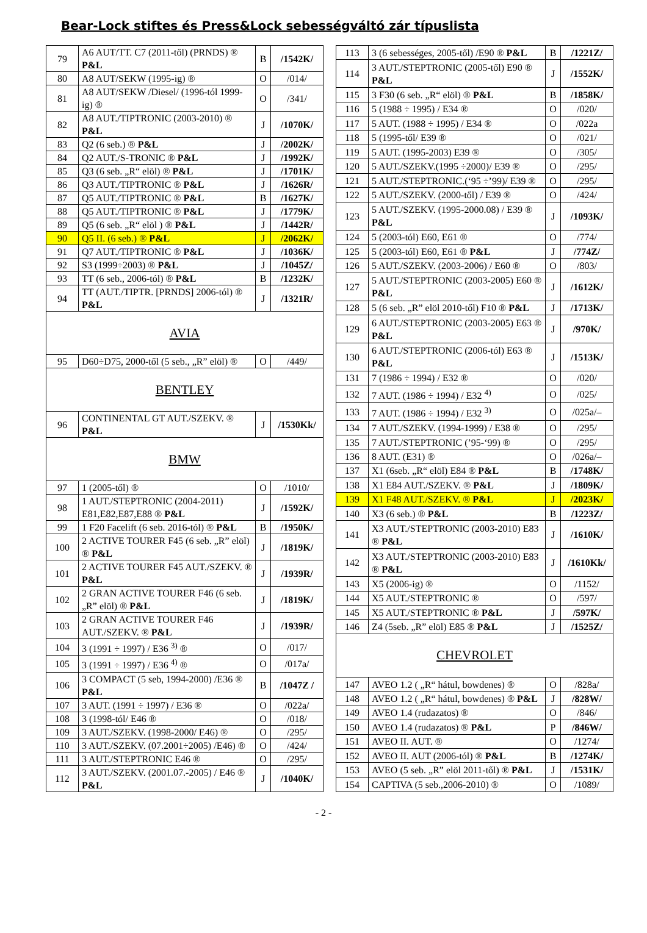Bear-Lock stiftes és Press&Lock sebességváltó zár típuslista
| 79 | A6 AUT/TT. C7 (2011-től) (PRNDS) ® P&L | B | /1542K/ |
| 80 | A8 AUT/SEKW (1995-ig) ® | O | /014/ |
| 81 | A8 AUT/SEKW /Diesel/ (1996-tól 1999-ig) ® | O | /341/ |
| 82 | A8 AUT./TIPTRONIC (2003-2010) ® P&L | J | /1070K/ |
| 83 | Q2 (6 seb.) ® P&L | J | /2002K/ |
| 84 | Q2 AUT./S-TRONIC ® P&L | J | /1992K/ |
| 85 | Q3 (6 seb. „R“ elöl) ® P&L | J | /1701K/ |
| 86 | Q3 AUT./TIPTRONIC ® P&L | J | /1626R/ |
| 87 | Q5 AUT./TIPTRONIC ® P&L | B | /1627K/ |
| 88 | Q5 AUT./TIPTRONIC ® P&L | J | /1779K/ |
| 89 | Q5 (6 seb. „R“ elöl ) ® P&L | J | /1442R/ |
| 90 | Q5 II. (6 seb.) ® P&L | J | /2062K/ |
| 91 | Q7 AUT./TIPTRONIC ® P&L | J | /1036K/ |
| 92 | S3 (1999÷2003) ® P&L | J | /1045Z/ |
| 93 | TT (6 seb., 2006-tól) ® P&L | B | /1232K/ |
| 94 | TT (AUT./TIPTR. [PRNDS] 2006-tól) ® P&L | J | /1321R/ |
| AVIA | | | |
| 95 | D60÷D75, 2000-től (5 seb., „R” elöl) ® | O | /449/ |
| BENTLEY | | | |
| 96 | CONTINENTAL GT AUT./SZEKV. ® P&L | J | /1530Kk/ |
| BMW | | | |
| 97 | 1 (2005-től) ® | O | /1010/ |
| 98 | 1 AUT./STEPTRONIC (2004-2011) E81,E82,E87,E88 ® P&L | J | /1592K/ |
| 99 | 1 F20 Facelift (6 seb. 2016-tól) ® P&L | B | /1950K/ |
| 100 | 2 ACTIVE TOURER F45 (6 seb. „R” elöl) ® P&L | J | /1819K/ |
| 101 | 2 ACTIVE TOURER F45 AUT./SZEKV. ® P&L | J | /1939R/ |
| 102 | 2 GRAN ACTIVE TOURER F46 (6 seb. „R” elöl) ® P&L | J | /1819K/ |
| 103 | 2 GRAN ACTIVE TOURER F46 AUT./SZEKV. ® P&L | J | /1939R/ |
| 104 | 3 (1991 ÷ 1997) / E36 <sup>3)</sup> ® | O | /017/ |
| 105 | 3 (1991 ÷ 1997) / E36 <sup>4)</sup> ® | O | /017a/ |
| 106 | 3 COMPACT (5 seb, 1994-2000) /E36 ® P&L | B | /1047Z / |
| 107 | 3 AUT. (1991 ÷ 1997) / E36 ® | O | /022a/ |
| 108 | 3 (1998-tól/ E46 ® | O | /018/ |
| 109 | 3 AUT./SZEKV. (1998-2000/ E46) ® | O | /295/ |
| 110 | 3 AUT./SZEKV. (07.2001÷2005) /E46) ® | O | /424/ |
| 111 | 3 AUT./STEPTRONIC E46 ® | O | /295/ |
| 112 | 3 AUT./SZEKV. (2001.07.-2005) / E46 ® P&L | J | /1040K/ |
| 113 | 3 (6 sebességes, 2005-től) /E90 ® P&L | B | /1221Z/ |
| 114 | 3 AUT./STEPTRONIC (2005-től) E90 ® P&L | J | /1552K/ |
| 115 | 3 F30 (6 seb. „R“ elöl) ® P&L | B | /1858K/ |
| 116 | 5 (1988 ÷ 1995) / E34 ® | O | /020/ |
| 117 | 5 AUT. (1988 ÷ 1995) / E34 ® | O | /022a |
| 118 | 5 (1995-től/ E39 ® | O | /021/ |
| 119 | 5 AUT. (1995-2003) E39 ® | O | /305/ |
| 120 | 5 AUT./SZEKV.(1995 ÷2000)/ E39 ® | O | /295/ |
| 121 | 5 AUT./STEPTRONIC.(‘95 ÷’99)/ E39 ® | O | /295/ |
| 122 | 5 AUT./SZEKV. (2000-től) / E39 ® | O | /424/ |
| 123 | 5 AUT./SZEKV. (1995-2000.08) / E39 ® P&L | J | /1093K/ |
| 124 | 5 (2003-tól) E60, E61 ® | O | /774/ |
| 125 | 5 (2003-tól) E60, E61 ® P&L | J | /774Z/ |
| 126 | 5 AUT./SZEKV. (2003-2006) / E60 ® | O | /803/ |
| 127 | 5 AUT./STEPTRONIC (2003-2005) E60 ® P&L | J | /1612K/ |
| 128 | 5 (6 seb. „R” elöl 2010-től) F10 ® P&L | J | /1713K/ |
| 129 | 6 AUT./STEPTRONIC (2003-2005) E63 ® P&L | J | /970K/ |
| 130 | 6 AUT./STEPTRONIC (2006-tól) E63 ® P&L | J | /1513K/ |
| 131 | 7 (1986 ÷ 1994) / E32 ® | O | /020/ |
| 132 | 7 AUT. (1986 ÷ 1994) / E32 <sup>4)</sup> | O | /025/ |
| 133 | 7 AUT. (1986 ÷ 1994) / E32 <sup>3)</sup> | O | /025a/– |
| 134 | 7 AUT./SZEKV. (1994-1999) / E38 ® | O | /295/ |
| 135 | 7 AUT./STEPTRONIC (’95-‘99) ® | O | /295/ |
| 136 | 8 AUT. (E31) ® | O | /026a/– |
| 137 | X1 (6seb. „R“ elöl) E84 ® P&L | B | /1748K/ |
| 138 | X1 E84 AUT./SZEKV. ® P&L | J | /1809K/ |
| 139 | X1 F48 AUT./SZEKV. ® P&L | J | /2023K/ |
| 140 | X3 (6 seb.) ® P&L | B | /1223Z/ |
| 141 | X3 AUT./STEPTRONIC (2003-2010) E83 ® P&L | J | /1610K/ |
| 142 | X3 AUT./STEPTRONIC (2003-2010) E83 ® P&L | J | /1610Kk/ |
| 143 | X5 (2006-ig) ® | O | /1152/ |
| 144 | X5 AUT./STEPTRONIC ® | O | /597/ |
| 145 | X5 AUT./STEPTRONIC ® P&L | J | /597K/ |
| 146 | Z4 (5seb. „R” elöl) E85 ® P&L | J | /1525Z/ |
| CHEVROLET | | | |
| 147 | AVEO 1.2 ( „R“ hátul, bowdenes) ® | O | /828a/ |
| 148 | AVEO 1.2 ( „R“ hátul, bowdenes) ® P&L | J | /828W/ |
| 149 | AVEO 1.4 (rudazatos) ® | O | /846/ |
| 150 | AVEO 1.4 (rudazatos) ® P&L | P | /846W/ |
| 151 | AVEO II. AUT. ® | O | /1274/ |
| 152 | AVEO II. AUT (2006-tól) ® P&L | B | /1274K/ |
| 153 | AVEO (5 seb. „R” elöl 2011-től) ® P&L | J | /1531K/ |
| 154 | CAPTIVA (5 seb.,2006-2010) ® | O | /1089/ |
- 2 -